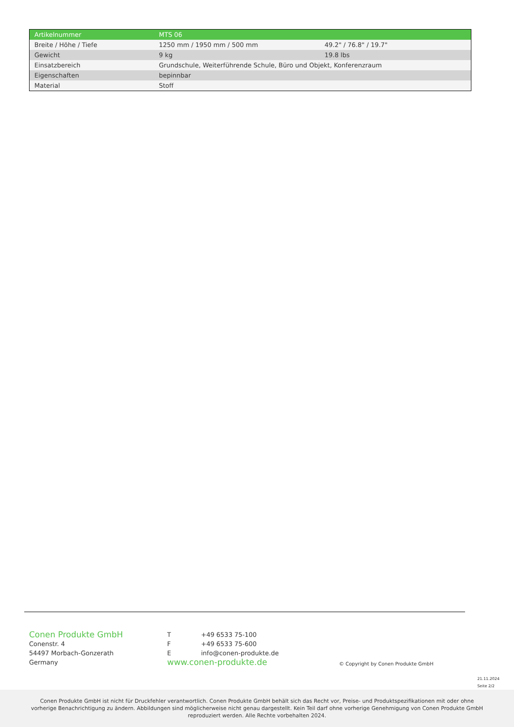| Artikelnummer | MTS 06 | |
| Breite / Höhe / Tiefe | 1250 mm / 1950 mm / 500 mm | 49.2" / 76.8" / 19.7" |
| Gewicht | 9 kg | 19.8 lbs |
| Einsatzbereich | Grundschule, Weiterführende Schule, Büro und Objekt, Konferenzraum | |
| Eigenschaften | bepinnbar | |
| Material | Stoff | |
Conen Produkte GmbH
Conenstr. 4
54497 Morbach-Gonzerath
Germany
T +49 6533 75-100
F +49 6533 75-600
Einfo@conen-produkte.de
www.conen-produkte.de
© Copyright by Conen Produkte GmbH
21.11.2024
Seite 2/2
Conen Produkte GmbH ist nicht für Druckfehler verantwortlich. Conen Produkte GmbH behält sich das Recht vor, Preise- und Produktspezifikationen mit oder ohne
vorherige Benachrichtigung zu ändern. Abbildungen sind möglicherweise nicht genau dargestellt. Kein Teil darf ohne vorherige Genehmigung von Conen Produkte GmbH
reproduziert werden. Alle Rechte vorbehalten 2024.